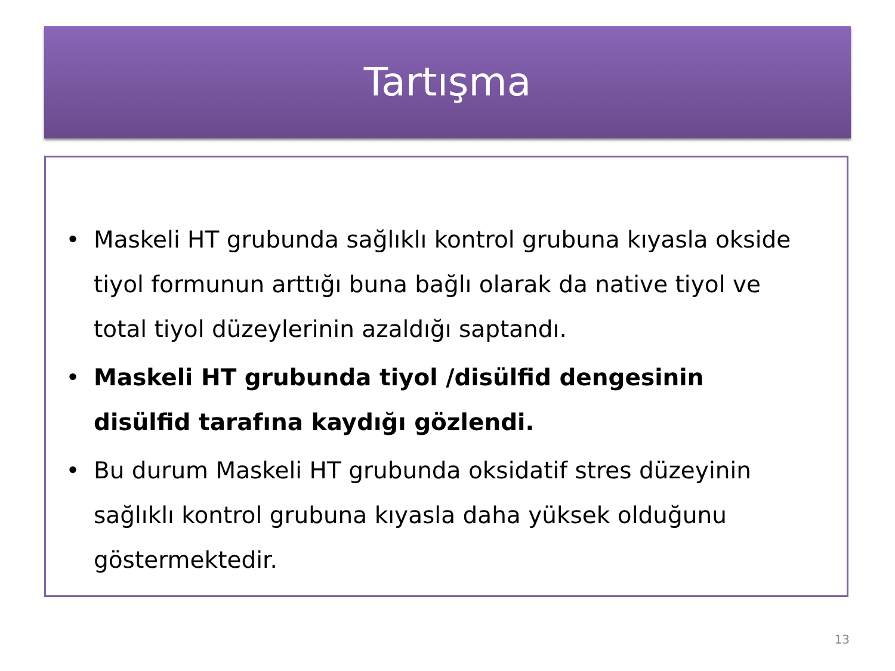Tartışma
• Maskeli HT grubunda sağlıklı kontrol grubuna kıyasla okside tiyol formunun arttığı buna bağlı olarak da native tiyol ve total tiyol düzeylerinin azaldığı saptandı.
• Maskeli HT grubunda tiyol /disülfid dengesinin disülfid tarafına kaydığı gözlendi.
• Bu durum Maskeli HT grubunda oksidatif stres düzeyinin sağlıklı kontrol grubuna kıyasla daha yüksek olduğunu göstermektedir.
13